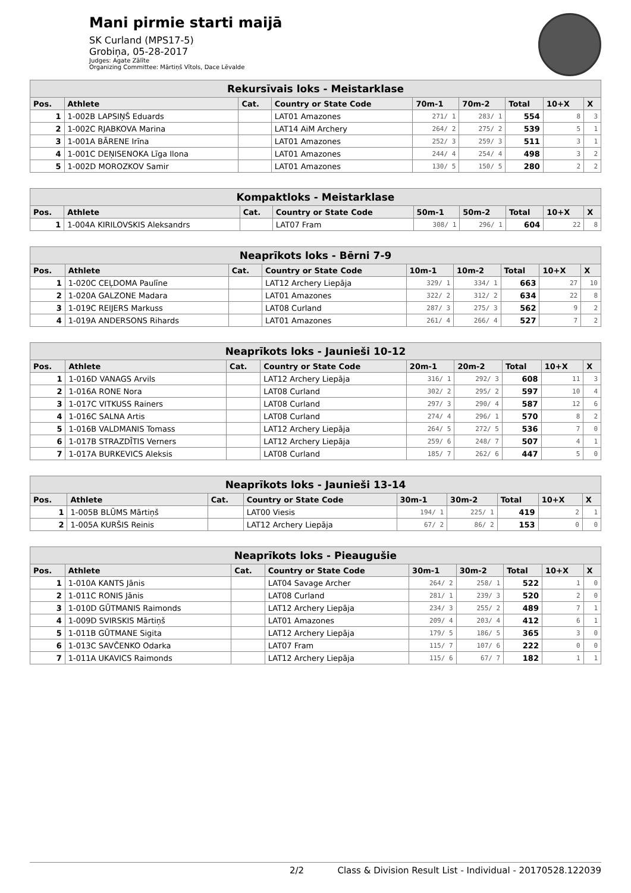Mani pirmie starti maijā
SK Curland (MPS17-5)
Grobiņa, 05-28-2017
Judges: Agate Zālīte
Organizing Committee: Mārtiņš Vītols, Dace Lēvalde
| Rekursīvais loks - Meistarklase | | | | | | | | |
| --- | --- | --- | --- | --- | --- | --- | --- | --- |
| Pos. | Athlete | Cat. | Country or State Code | 70m-1 | 70m-2 | Total | 10+X | X |
| 1 | 1-002B LAPSIŅŠ Eduards | | LAT01 Amazones | 271/ 1 | 283/ 1 | 554 | 8 | 3 |
| 2 | 1-002C RJABKOVA Marina | | LAT14 AiM Archery | 264/ 2 | 275/ 2 | 539 | 5 | 1 |
| 3 | 1-001A BĀRENE Irīna | | LAT01 Amazones | 252/ 3 | 259/ 3 | 511 | 3 | 1 |
| 4 | 1-001C DEŅISENOKA Līga Ilona | | LAT01 Amazones | 244/ 4 | 254/ 4 | 498 | 3 | 2 |
| 5 | 1-002D MOROZKOV Samir | | LAT01 Amazones | 130/ 5 | 150/ 5 | 280 | 2 | 2 |
| Kompaktloks - Meistarklase | | | | | | | | |
| --- | --- | --- | --- | --- | --- | --- | --- | --- |
| Pos. | Athlete | Cat. | Country or State Code | 50m-1 | 50m-2 | Total | 10+X | X |
| 1 | 1-004A KIRILOVSKIS Aleksandrs | | LAT07 Fram | 308/ 1 | 296/ 1 | 604 | 22 | 8 |
| Neaprīkots loks - Bērni 7-9 | | | | | | | | |
| --- | --- | --- | --- | --- | --- | --- | --- | --- |
| Pos. | Athlete | Cat. | Country or State Code | 10m-1 | 10m-2 | Total | 10+X | X |
| 1 | 1-020C CEĻDOMA Paulīne | | LAT12 Archery Liepāja | 329/ 1 | 334/ 1 | 663 | 27 | 10 |
| 2 | 1-020A GALZONE Madara | | LAT01 Amazones | 322/ 2 | 312/ 2 | 634 | 22 | 8 |
| 3 | 1-019C REIJERS Markuss | | LAT08 Curland | 287/ 3 | 275/ 3 | 562 | 9 | 2 |
| 4 | 1-019A ANDERSONS Rihards | | LAT01 Amazones | 261/ 4 | 266/ 4 | 527 | 7 | 2 |
| Neaprīkots loks - Jaunieši 10-12 | | | | | | | | |
| --- | --- | --- | --- | --- | --- | --- | --- | --- |
| Pos. | Athlete | Cat. | Country or State Code | 20m-1 | 20m-2 | Total | 10+X | X |
| 1 | 1-016D VANAGS Arvils | | LAT12 Archery Liepāja | 316/ 1 | 292/ 3 | 608 | 11 | 3 |
| 2 | 1-016A RONE Nora | | LAT08 Curland | 302/ 2 | 295/ 2 | 597 | 10 | 4 |
| 3 | 1-017C VITKUSS Rainers | | LAT08 Curland | 297/ 3 | 290/ 4 | 587 | 12 | 6 |
| 4 | 1-016C SALNA Artis | | LAT08 Curland | 274/ 4 | 296/ 1 | 570 | 8 | 2 |
| 5 | 1-016B VALDMANIS Tomass | | LAT12 Archery Liepāja | 264/ 5 | 272/ 5 | 536 | 7 | 0 |
| 6 | 1-017B STRAZDĪTIS Verners | | LAT12 Archery Liepāja | 259/ 6 | 248/ 7 | 507 | 4 | 1 |
| 7 | 1-017A BURKEVICS Aleksis | | LAT08 Curland | 185/ 7 | 262/ 6 | 447 | 5 | 0 |
| Neaprīkots loks - Jaunieši 13-14 | | | | | | | | |
| --- | --- | --- | --- | --- | --- | --- | --- | --- |
| Pos. | Athlete | Cat. | Country or State Code | 30m-1 | 30m-2 | Total | 10+X | X |
| 1 | 1-005B BLŪMS Mārtiņš | | LAT00 Viesis | 194/ 1 | 225/ 1 | 419 | 2 | 1 |
| 2 | 1-005A KURŠIS Reinis | | LAT12 Archery Liepāja | 67/ 2 | 86/ 2 | 153 | 0 | 0 |
| Neaprīkots loks - Pieaugušie | | | | | | | | |
| --- | --- | --- | --- | --- | --- | --- | --- | --- |
| Pos. | Athlete | Cat. | Country or State Code | 30m-1 | 30m-2 | Total | 10+X | X |
| 1 | 1-010A KANTS Jānis | | LAT04 Savage Archer | 264/ 2 | 258/ 1 | 522 | 1 | 0 |
| 2 | 1-011C RONIS Jānis | | LAT08 Curland | 281/ 1 | 239/ 3 | 520 | 2 | 0 |
| 3 | 1-010D GŪTMANIS Raimonds | | LAT12 Archery Liepāja | 234/ 3 | 255/ 2 | 489 | 7 | 1 |
| 4 | 1-009D SVIRSKIS Mārtiņš | | LAT01 Amazones | 209/ 4 | 203/ 4 | 412 | 6 | 1 |
| 5 | 1-011B GŪTMANE Sigita | | LAT12 Archery Liepāja | 179/ 5 | 186/ 5 | 365 | 3 | 0 |
| 6 | 1-013C SAVČENKO Odarka | | LAT07 Fram | 115/ 7 | 107/ 6 | 222 | 0 | 0 |
| 7 | 1-011A UKAVICS Raimonds | | LAT12 Archery Liepāja | 115/ 6 | 67/ 7 | 182 | 1 | 1 |
2/2 Class & Division Result List - Individual - 20170528.122039